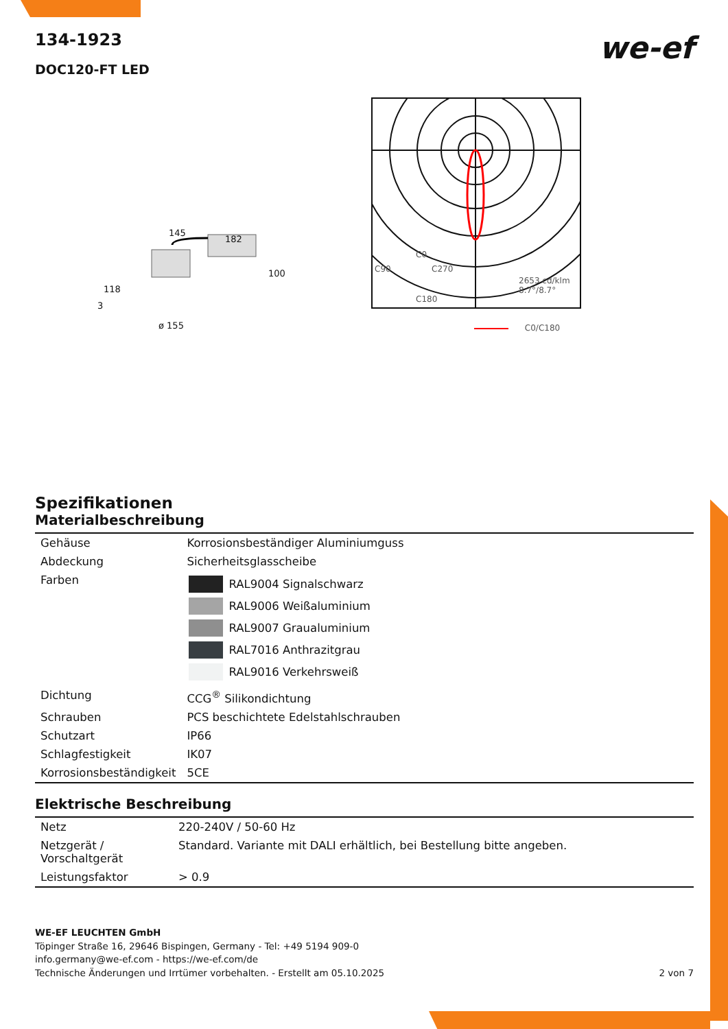we-ef
134-1923
DOC120-FT LED
145
182
100
118
3
ø 155
2653 cd/klm 8.7°/8.7°
C90
C0
C270
C180
C0/C180
Spezifikationen
Materialbeschreibung
| Gehäuse | Korrosionsbeständiger Aluminiumguss |
| Abdeckung | Sicherheitsglasscheibe |
| Farben | RAL9004 Signalschwarz RAL9006 Weißaluminium RAL9007 Graualuminium RAL7016 Anthrazitgrau RAL9016 Verkehrsweiß |
| Dichtung | CCG<sup>®</sup> Silikondichtung |
| Schrauben | PCS beschichtete Edelstahlschrauben |
| Schutzart | IP66 |
| Schlagfestigkeit | IK07 |
| Korrosionsbeständigkeit | 5CE |
Elektrische Beschreibung
| Netz | 220-240V / 50-60 Hz |
| Netzgerät / Vorschaltgerät | Standard. Variante mit DALI erhältlich, bei Bestellung bitte angeben. |
| Leistungsfaktor | > 0.9 |
WE-EF LEUCHTEN GmbH
Töpinger Straße 16, 29646 Bispingen, Germany - Tel: +49 5194 909-0
info.germany@we-ef.com - https://we-ef.com/de
Technische Änderungen und Irrtümer vorbehalten. - Erstellt am 05.10.2025 2 von 7